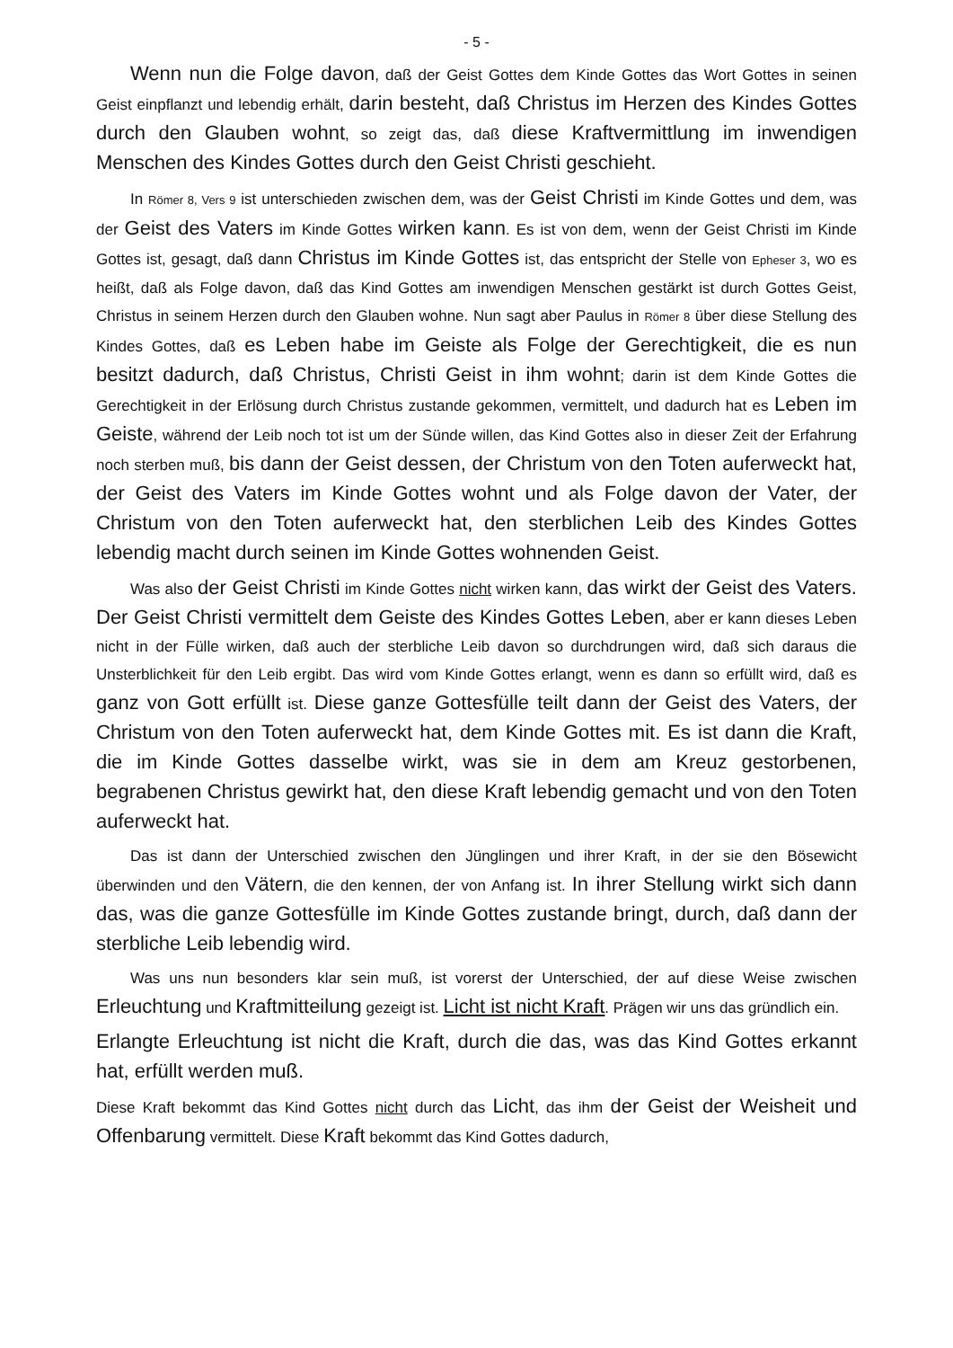- 5 -
Wenn nun die Folge davon, daß der Geist Gottes dem Kinde Gottes das Wort Gottes in seinen Geist einpflanzt und lebendig erhält, darin besteht, daß Christus im Herzen des Kindes Gottes durch den Glauben wohnt, so zeigt das, daß diese Kraftvermittlung im inwendigen Menschen des Kindes Gottes durch den Geist Christi geschieht.
In Römer 8, Vers 9 ist unterschieden zwischen dem, was der Geist Christi im Kinde Gottes und dem, was der Geist des Vaters im Kinde Gottes wirken kann. Es ist von dem, wenn der Geist Christi im Kinde Gottes ist, gesagt, daß dann Christus im Kinde Gottes ist, das entspricht der Stelle von Epheser 3, wo es heißt, daß als Folge davon, daß das Kind Gottes am inwendigen Menschen gestärkt ist durch Gottes Geist, Christus in seinem Herzen durch den Glauben wohne. Nun sagt aber Paulus in Römer 8 über diese Stellung des Kindes Gottes, daß es Leben habe im Geiste als Folge der Gerechtigkeit, die es nun besitzt dadurch, daß Christus, Christi Geist in ihm wohnt; darin ist dem Kinde Gottes die Gerechtigkeit in der Erlösung durch Christus zustande gekommen, vermittelt, und dadurch hat es Leben im Geiste, während der Leib noch tot ist um der Sünde willen, das Kind Gottes also in dieser Zeit der Erfahrung noch sterben muß, bis dann der Geist dessen, der Christum von den Toten auferweckt hat, der Geist des Vaters im Kinde Gottes wohnt und als Folge davon der Vater, der Christum von den Toten auferweckt hat, den sterblichen Leib des Kindes Gottes lebendig macht durch seinen im Kinde Gottes wohnenden Geist.
Was also der Geist Christi im Kinde Gottes nicht wirken kann, das wirkt der Geist des Vaters. Der Geist Christi vermittelt dem Geiste des Kindes Gottes Leben, aber er kann dieses Leben nicht in der Fülle wirken, daß auch der sterbliche Leib davon so durchdrungen wird, daß sich daraus die Unsterblichkeit für den Leib ergibt. Das wird vom Kinde Gottes erlangt, wenn es dann so erfüllt wird, daß es ganz von Gott erfüllt ist. Diese ganze Gottesfülle teilt dann der Geist des Vaters, der Christum von den Toten auferweckt hat, dem Kinde Gottes mit. Es ist dann die Kraft, die im Kinde Gottes dasselbe wirkt, was sie in dem am Kreuz gestorbenen, begrabenen Christus gewirkt hat, den diese Kraft lebendig gemacht und von den Toten auferweckt hat.
Das ist dann der Unterschied zwischen den Jünglingen und ihrer Kraft, in der sie den Bösewicht überwinden und den Vätern, die den kennen, der von Anfang ist. In ihrer Stellung wirkt sich dann das, was die ganze Gottesfülle im Kinde Gottes zustande bringt, durch, daß dann der sterbliche Leib lebendig wird.
Was uns nun besonders klar sein muß, ist vorerst der Unterschied, der auf diese Weise zwischen Erleuchtung und Kraftmitteilung gezeigt ist. Licht ist nicht Kraft. Prägen wir uns das gründlich ein.
Erlangte Erleuchtung ist nicht die Kraft, durch die das, was das Kind Gottes erkannt hat, erfüllt werden muß.
Diese Kraft bekommt das Kind Gottes nicht durch das Licht, das ihm der Geist der Weisheit und Offenbarung vermittelt. Diese Kraft bekommt das Kind Gottes dadurch,